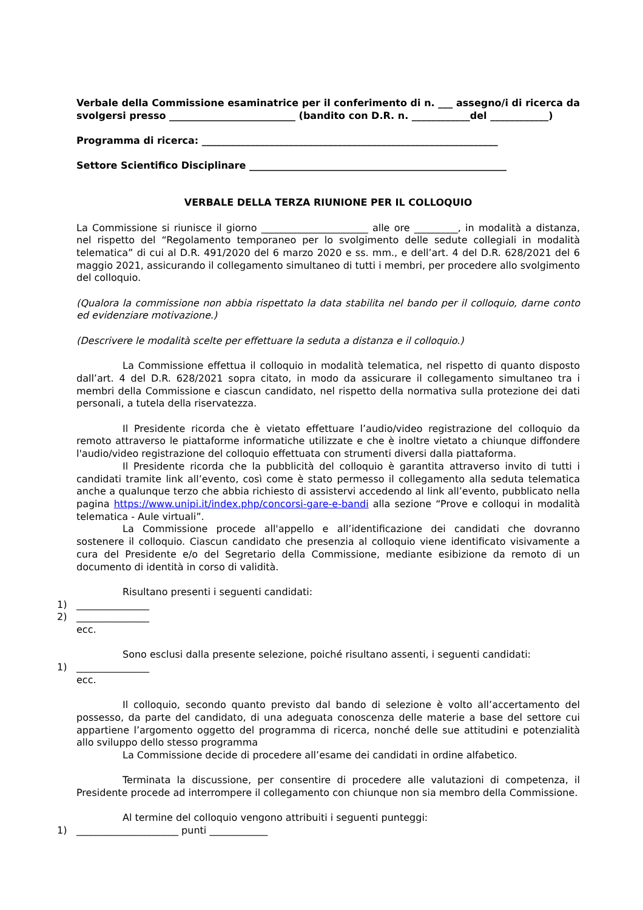Verbale della Commissione esaminatrice per il conferimento di n. ___ assegno/i di ricerca da svolgersi presso __________________________ (bandito con D.R. n. ____________del ____________)
Programma di ricerca: _____________________________________________________________
Settore Scientifico Disciplinare _____________________________________________________
VERBALE DELLA TERZA RIUNIONE PER IL COLLOQUIO
La Commissione si riunisce il giorno ______________________ alle ore _________, in modalità a distanza, nel rispetto del “Regolamento temporaneo per lo svolgimento delle sedute collegiali in modalità telematica” di cui al D.R. 491/2020 del 6 marzo 2020 e ss. mm., e dell’art. 4 del D.R. 628/2021 del 6 maggio 2021, assicurando il collegamento simultaneo di tutti i membri, per procedere allo svolgimento del colloquio.
(Qualora la commissione non abbia rispettato la data stabilita nel bando per il colloquio, darne conto ed evidenziare motivazione.)
(Descrivere le modalità scelte per effettuare la seduta a distanza e il colloquio.)
La Commissione effettua il colloquio in modalità telematica, nel rispetto di quanto disposto dall’art. 4 del D.R. 628/2021 sopra citato, in modo da assicurare il collegamento simultaneo tra i membri della Commissione e ciascun candidato, nel rispetto della normativa sulla protezione dei dati personali, a tutela della riservatezza.
Il Presidente ricorda che è vietato effettuare l’audio/video registrazione del colloquio da remoto attraverso le piattaforme informatiche utilizzate e che è inoltre vietato a chiunque diffondere l'audio/video registrazione del colloquio effettuata con strumenti diversi dalla piattaforma.
Il Presidente ricorda che la pubblicità del colloquio è garantita attraverso invito di tutti i candidati tramite link all’evento, così come è stato permesso il collegamento alla seduta telematica anche a qualunque terzo che abbia richiesto di assistervi accedendo al link all’evento, pubblicato nella pagina https://www.unipi.it/index.php/concorsi-gare-e-bandi alla sezione “Prove e colloqui in modalità telematica - Aule virtuali”.
La Commissione procede all'appello e all’identificazione dei candidati che dovranno sostenere il colloquio. Ciascun candidato che presenzia al colloquio viene identificato visivamente a cura del Presidente e/o del Segretario della Commissione, mediante esibizione da remoto di un documento di identità in corso di validità.
Risultano presenti i seguenti candidati:
1) _______________
2) _______________
ecc.
Sono esclusi dalla presente selezione, poiché risultano assenti, i seguenti candidati:
1) _______________
ecc.
Il colloquio, secondo quanto previsto dal bando di selezione è volto all’accertamento del possesso, da parte del candidato, di una adeguata conoscenza delle materie a base del settore cui appartiene l’argomento oggetto del programma di ricerca, nonché delle sue attitudini e potenzialità allo sviluppo dello stesso programma
La Commissione decide di procedere all’esame dei candidati in ordine alfabetico.
Terminata la discussione, per consentire di procedere alle valutazioni di competenza, il Presidente procede ad interrompere il collegamento con chiunque non sia membro della Commissione.
Al termine del colloquio vengono attribuiti i seguenti punteggi:
1) _____________________ punti ____________